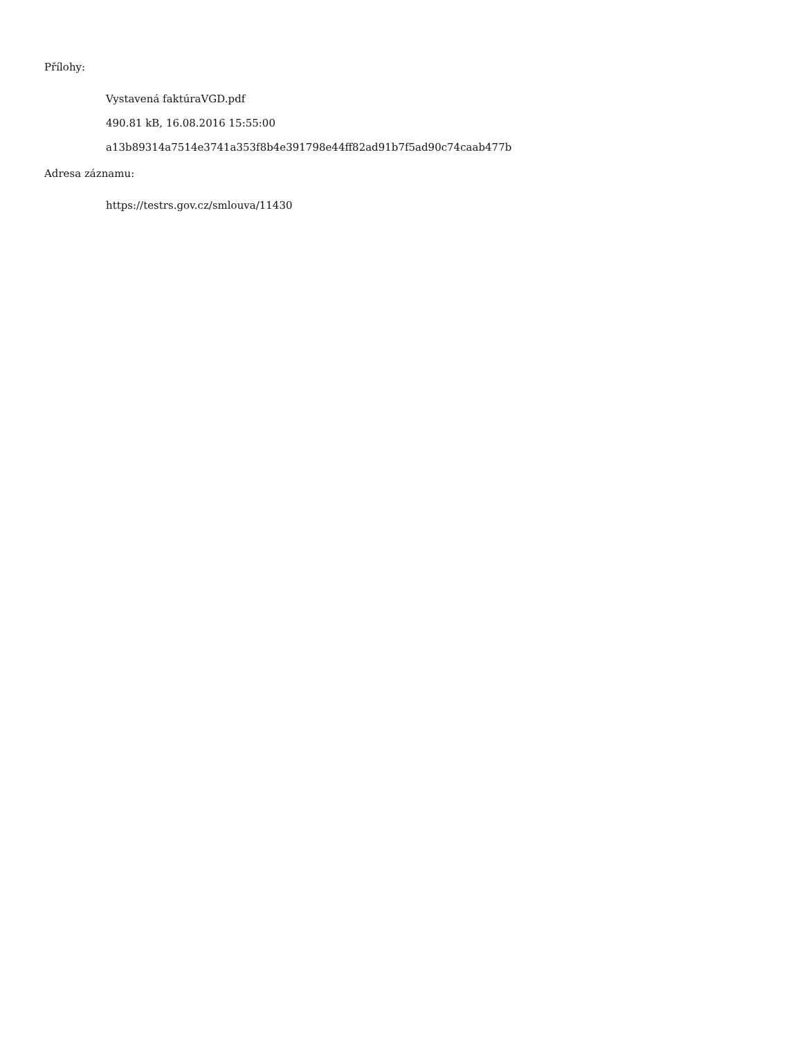Přílohy:
Vystavená faktúraVGD.pdf
490.81 kB, 16.08.2016 15:55:00
a13b89314a7514e3741a353f8b4e391798e44ff82ad91b7f5ad90c74caab477b
Adresa záznamu:
https://testrs.gov.cz/smlouva/11430